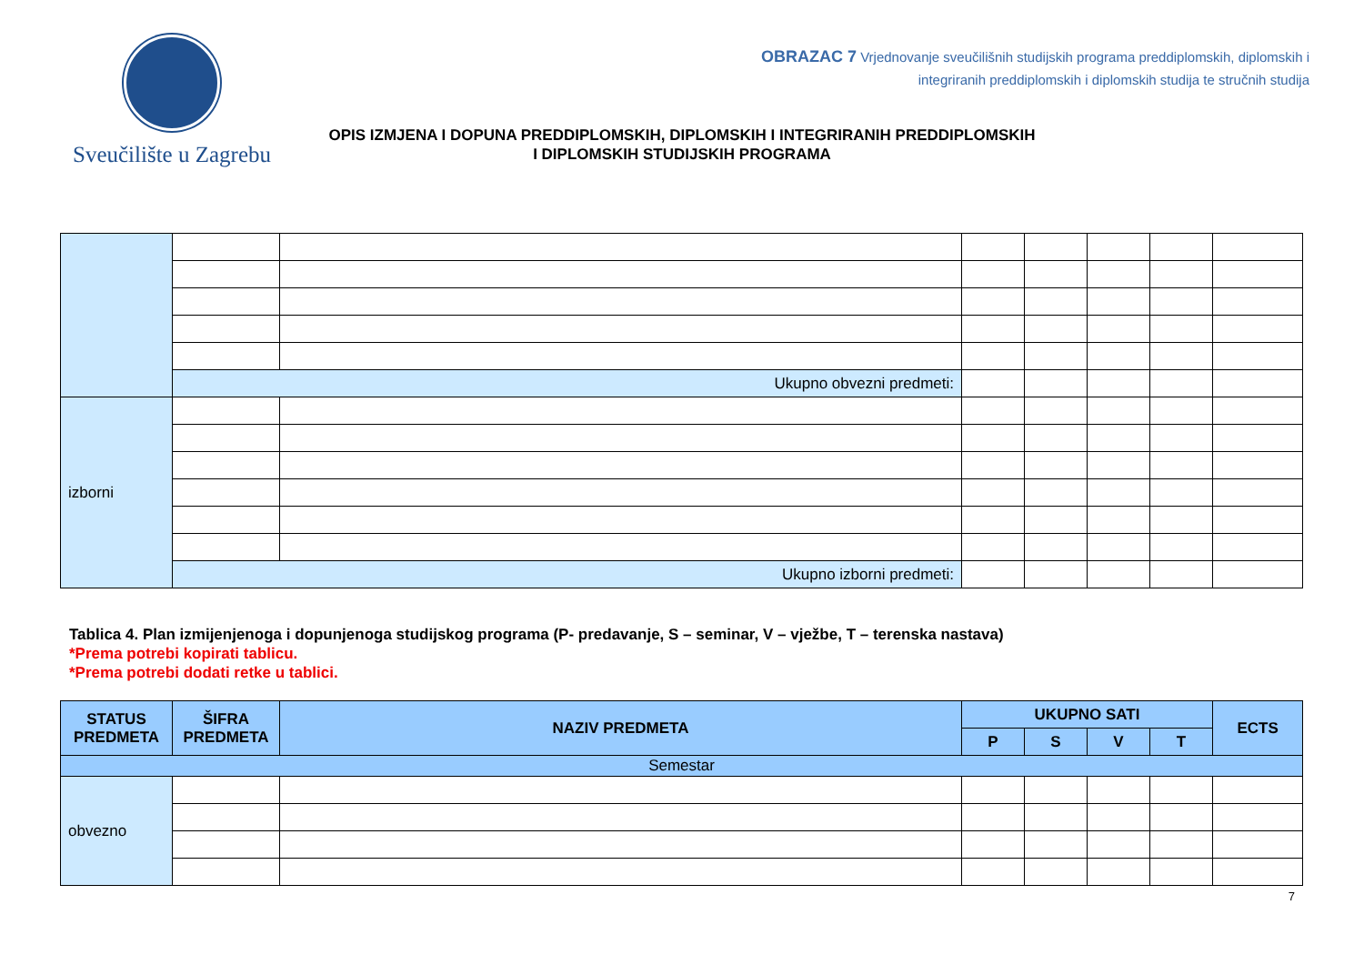Sveučilište u Zagrebu
OBRAZAC 7 Vrjednovanje sveučilišnih studijskih programa preddiplomskih, diplomskih i
integriranih preddiplomskih i diplomskih studija te stručnih studija
OPIS IZMJENA I DOPUNA PREDDIPLOMSKIH, DIPLOMSKIH I INTEGRIRANIH PREDDIPLOMSKIH
I DIPLOMSKIH STUDIJSKIH PROGRAMA
| | Ukupno obvezni predmeti: | | | | | | |
| izborni | | | | | | | |
| | Ukupno izborni predmeti: | | | | | | |
Tablica 4. Plan izmijenjenoga i dopunjenoga studijskog programa (P- predavanje, S – seminar, V – vježbe, T – terenska nastava)
*Prema potrebi kopirati tablicu.
*Prema potrebi dodati retke u tablici.
| STATUS PREDMETA | ŠIFRA PREDMETA | NAZIV PREDMETA | UKUPNO SATI | | | | ECTS |
| --- | --- | --- | --- | --- | --- | --- | --- |
| | | | P | S | V | T | |
| Semestar | | | | | | | |
| obvezno | | | | | | | |
7